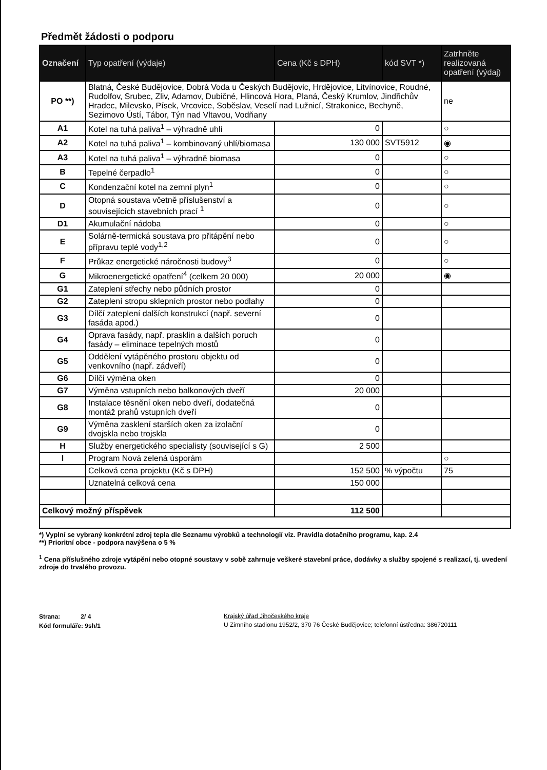Předmět žádosti o podporu
| Označení | Typ opatření (výdaje) | Cena (Kč s DPH) | kód SVT *) | Zatrhněte realizovaná opatření (výdaj) |
| --- | --- | --- | --- | --- |
| PO **) | Blatná, České Budějovice, Dobrá Voda u Českých Budějovic, Hrdějovice, Litvínovice, Roudné, Rudolfov, Srubec, Zliv, Adamov, Dubičné, Hlincová Hora, Planá, Český Krumlov, Jindřichův Hradec, Milevsko, Písek, Vrcovice, Soběslav, Veselí nad Lužnicí, Strakonice, Bechyně, Sezimovo Ústí, Tábor, Týn nad Vltavou, Vodňany | | | ne |
| A1 | Kotel na tuhá paliva<sup>1</sup> – výhradně uhlí | 0 | | ○ |
| A2 | Kotel na tuhá paliva<sup>1</sup> – kombinovaný uhlí/biomasa | 130 000 | SVT5912 | ◉ |
| A3 | Kotel na tuhá paliva<sup>1</sup> – výhradně biomasa | 0 | | ○ |
| B | Tepelné čerpadlo<sup>1</sup> | 0 | | ○ |
| C | Kondenzační kotel na zemní plyn<sup>1</sup> | 0 | | ○ |
| D | Otopná soustava včetně příslušenství a souvisejících stavebních prací <sup>1</sup> | 0 | | ○ |
| D1 | Akumulační nádoba | 0 | | ○ |
| E | Solárně-termická soustava pro přitápění nebo přípravu teplé vody<sup>1,2</sup> | 0 | | ○ |
| F | Průkaz energetické náročnosti budovy<sup>3</sup> | 0 | | ○ |
| G | Mikroenergetické opatření<sup>4</sup> (celkem 20 000) | 20 000 | | ◉ |
| G1 | Zateplení střechy nebo půdních prostor | 0 | | |
| G2 | Zateplení stropu sklepních prostor nebo podlahy | 0 | | |
| G3 | Dílčí zateplení dalších konstrukcí (např. severní fasáda apod.) | 0 | | |
| G4 | Oprava fasády, např. prasklin a dalších poruch fasády – eliminace tepelných mostů | 0 | | |
| G5 | Oddělení vytápěného prostoru objektu od venkovního (např. zádveří) | 0 | | |
| G6 | Dílčí výměna oken | 0 | | |
| G7 | Výměna vstupních nebo balkonových dveří | 20 000 | | |
| G8 | Instalace těsnění oken nebo dveří, dodatečná montáž prahů vstupních dveří | 0 | | |
| G9 | Výměna zasklení starších oken za izolační dvojskla nebo trojskla | 0 | | |
| H | Služby energetického specialisty (související s G) | 2 500 | | |
| I | Program Nová zelená úsporám | | | ○ |
| | Celková cena projektu (Kč s DPH) | 152 500 | % výpočtu | 75 |
| | Uznatelná celková cena | 150 000 | | |
| Celkový možný příspěvek | | 112 500 | | |
*) Vyplní se vybraný konkrétní zdroj tepla dle Seznamu výrobků a technologií viz. Pravidla dotačního programu, kap. 2.4
**) Prioritní obce - podpora navýšena o 5 %
<sup>1</sup> Cena příslušného zdroje vytápění nebo otopné soustavy v sobě zahrnuje veškeré stavební práce, dodávky a služby spojené s realizací, tj. uvedení zdroje do trvalého provozu.
Strana: 2/ 4
Kód formuláře: 9sh/1
Krajský úřad Jihočeského kraje
U Zimního stadionu 1952/2, 370 76 České Budějovice; telefonní ústředna: 386720111